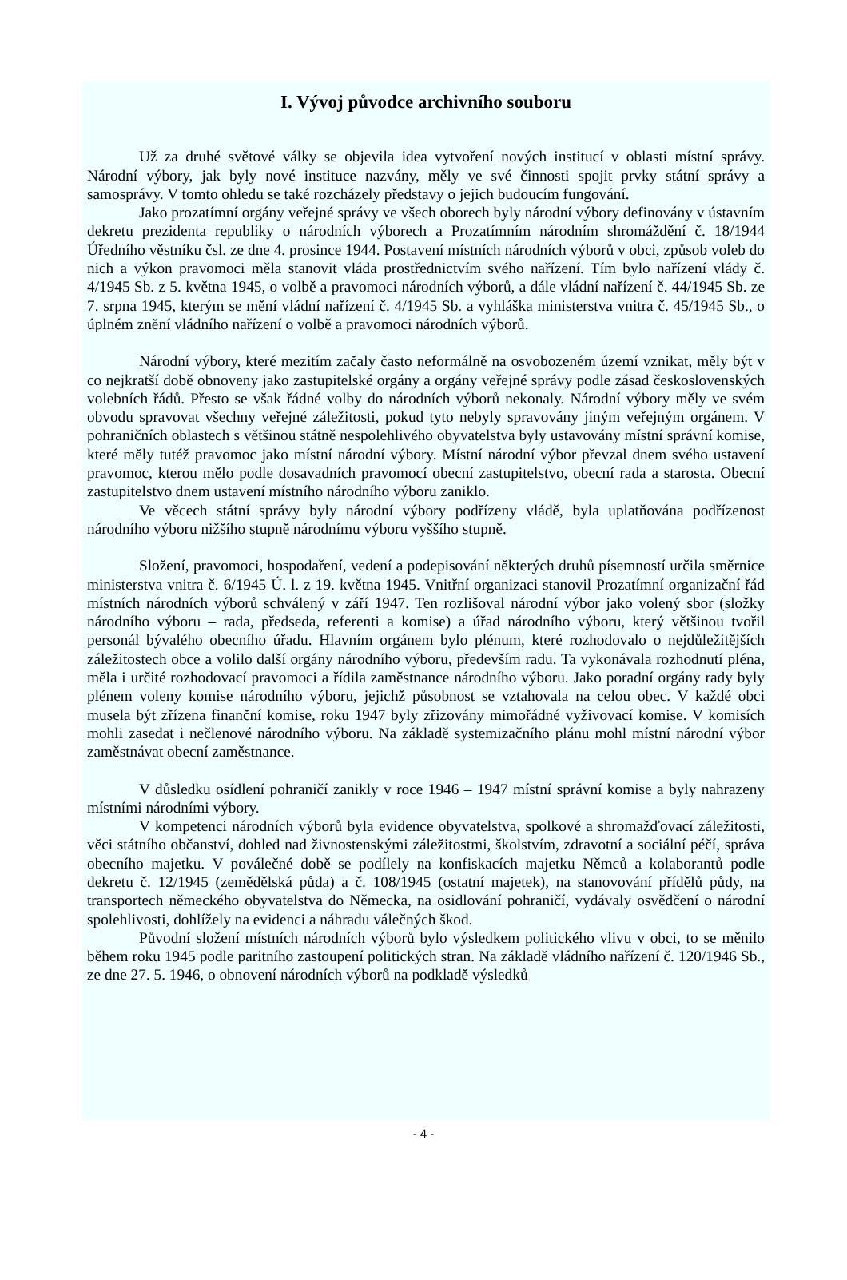I. Vývoj původce archivního souboru
Už za druhé světové války se objevila idea vytvoření nových institucí v oblasti místní správy. Národní výbory, jak byly nové instituce nazvány, měly ve své činnosti spojit prvky státní správy a samosprávy. V tomto ohledu se také rozcházely představy o jejich budoucím fungování.
Jako prozatímní orgány veřejné správy ve všech oborech byly národní výbory definovány v ústavním dekretu prezidenta republiky o národních výborech a Prozatímním národním shromáždění č. 18/1944 Úředního věstníku čsl. ze dne 4. prosince 1944. Postavení místních národních výborů v obci, způsob voleb do nich a výkon pravomoci měla stanovit vláda prostřednictvím svého nařízení. Tím bylo nařízení vlády č. 4/1945 Sb. z 5. května 1945, o volbě a pravomoci národních výborů, a dále vládní nařízení č. 44/1945 Sb. ze 7. srpna 1945, kterým se mění vládní nařízení č. 4/1945 Sb. a vyhláška ministerstva vnitra č. 45/1945 Sb., o úplném znění vládního nařízení o volbě a pravomoci národních výborů.
Národní výbory, které mezitím začaly často neformálně na osvobozeném území vznikat, měly být v co nejkratší době obnoveny jako zastupitelské orgány a orgány veřejné správy podle zásad československých volebních řádů. Přesto se však řádné volby do národních výborů nekonaly. Národní výbory měly ve svém obvodu spravovat všechny veřejné záležitosti, pokud tyto nebyly spravovány jiným veřejným orgánem. V pohraničních oblastech s většinou státně nespolehlivého obyvatelstva byly ustavovány místní správní komise, které měly tutéž pravomoc jako místní národní výbory. Místní národní výbor převzal dnem svého ustavení pravomoc, kterou mělo podle dosavadních pravomocí obecní zastupitelstvo, obecní rada a starosta. Obecní zastupitelstvo dnem ustavení místního národního výboru zaniklo.
Ve věcech státní správy byly národní výbory podřízeny vládě, byla uplatňována podřízenost národního výboru nižšího stupně národnímu výboru vyššího stupně.
Složení, pravomoci, hospodaření, vedení a podepisování některých druhů písemností určila směrnice ministerstva vnitra č. 6/1945 Ú. l. z 19. května 1945. Vnitřní organizaci stanovil Prozatímní organizační řád místních národních výborů schválený v září 1947. Ten rozlišoval národní výbor jako volený sbor (složky národního výboru – rada, předseda, referenti a komise) a úřad národního výboru, který většinou tvořil personál bývalého obecního úřadu. Hlavním orgánem bylo plénum, které rozhodovalo o nejdůležitějších záležitostech obce a volilo další orgány národního výboru, především radu. Ta vykonávala rozhodnutí pléna, měla i určité rozhodovací pravomoci a řídila zaměstnance národního výboru. Jako poradní orgány rady byly plénem voleny komise národního výboru, jejichž působnost se vztahovala na celou obec. V každé obci musela být zřízena finanční komise, roku 1947 byly zřizovány mimořádné vyživovací komise. V komisích mohli zasedat i nečlenové národního výboru. Na základě systemizačního plánu mohl místní národní výbor zaměstnávat obecní zaměstnance.
V důsledku osídlení pohraničí zanikly v roce 1946 – 1947 místní správní komise a byly nahrazeny místními národními výbory.
V kompetenci národních výborů byla evidence obyvatelstva, spolkové a shromažďovací záležitosti, věci státního občanství, dohled nad živnostenskými záležitostmi, školstvím, zdravotní a sociální péčí, správa obecního majetku. V poválečné době se podílely na konfiskacích majetku Němců a kolaborantů podle dekretu č. 12/1945 (zemědělská půda) a č. 108/1945 (ostatní majetek), na stanovování přídělů půdy, na transportech německého obyvatelstva do Německa, na osidlování pohraničí, vydávaly osvědčení o národní spolehlivosti, dohlížely na evidenci a náhradu válečných škod.
Původní složení místních národních výborů bylo výsledkem politického vlivu v obci, to se měnilo během roku 1945 podle paritního zastoupení politických stran. Na základě vládního nařízení č. 120/1946 Sb., ze dne 27. 5. 1946, o obnovení národních výborů na podkladě výsledků
- 4 -